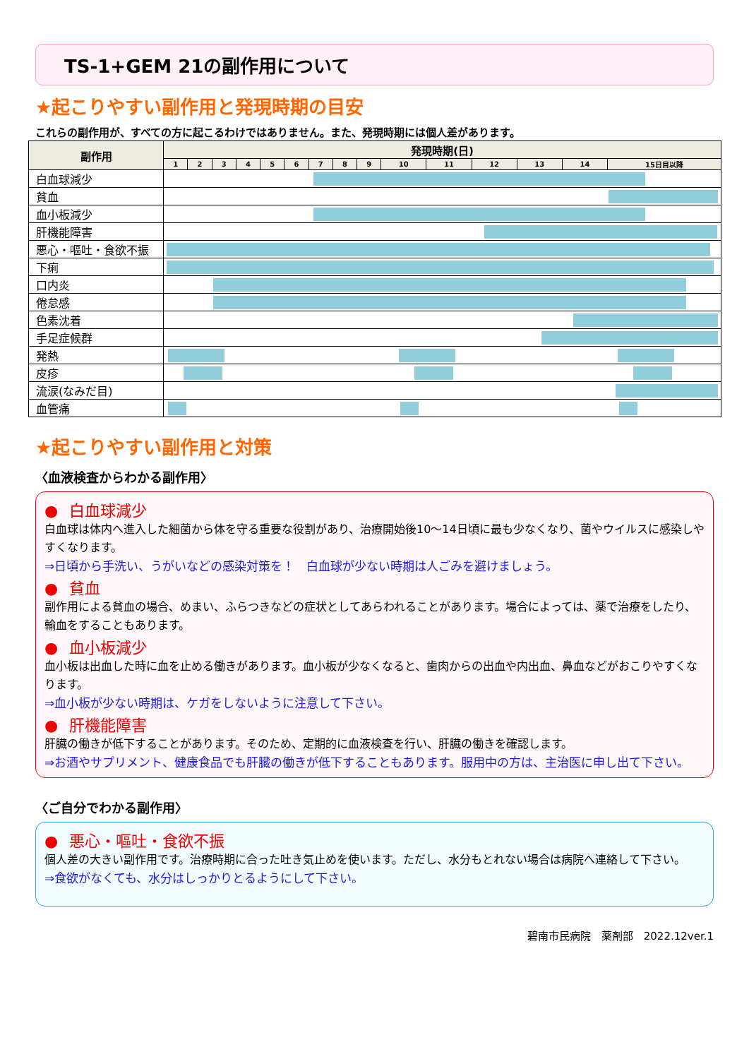TS-1+GEM 21の副作用について
★起こりやすい副作用と発現時期の目安
これらの副作用が、すべての方に起こるわけではありません。また、発現時期には個人差があります。
| 副作用 | 発現時期(日) | | | | | | | | | | | | | | |
| --- | --- | --- | --- | --- | --- | --- | --- | --- | --- | --- | --- | --- | --- | --- | --- |
| | 1 | 2 | 3 | 4 | 5 | 6 | 7 | 8 | 9 | 10 | 11 | 12 | 13 | 14 | 15日目以降 |
| 白血球減少 | | | | | | | | | | | | | | | |
| 貧血 | | | | | | | | | | | | | | | |
| 血小板減少 | | | | | | | | | | | | | | | |
| 肝機能障害 | | | | | | | | | | | | | | | |
| 悪心・嘔吐・食欲不振 | | | | | | | | | | | | | | | |
| 下痢 | | | | | | | | | | | | | | | |
| 口内炎 | | | | | | | | | | | | | | | |
| 倦怠感 | | | | | | | | | | | | | | | |
| 色素沈着 | | | | | | | | | | | | | | | |
| 手足症候群 | | | | | | | | | | | | | | | |
| 発熱 | | | | | | | | | | | | | | | |
| 皮疹 | | | | | | | | | | | | | | | |
| 流涙(なみだ目) | | | | | | | | | | | | | | | |
| 血管痛 | | | | | | | | | | | | | | | |
★起こりやすい副作用と対策
〈血液検査からわかる副作用〉
● 白血球減少
白血球は体内へ進入した細菌から体を守る重要な役割があり、治療開始後10～14日頃に最も少なくなり、菌やウイルスに感染しやすくなります。
⇒日頃から手洗い、うがいなどの感染対策を！　白血球が少ない時期は人ごみを避けましょう。
● 貧血
副作用による貧血の場合、めまい、ふらつきなどの症状としてあらわれることがあります。場合によっては、薬で治療をしたり、輸血をすることもあります。
● 血小板減少
血小板は出血した時に血を止める働きがあります。血小板が少なくなると、歯肉からの出血や内出血、鼻血などがおこりやすくなります。
⇒血小板が少ない時期は、ケガをしないように注意して下さい。
● 肝機能障害
肝臓の働きが低下することがあります。そのため、定期的に血液検査を行い、肝臓の働きを確認します。
⇒お酒やサプリメント、健康食品でも肝臓の働きが低下することもあります。服用中の方は、主治医に申し出て下さい。
〈ご自分でわかる副作用〉
● 悪心・嘔吐・食欲不振
個人差の大きい副作用です。治療時期に合った吐き気止めを使います。ただし、水分もとれない場合は病院へ連絡して下さい。
⇒食欲がなくても、水分はしっかりとるようにして下さい。
碧南市民病院　薬剤部　2022.12ver.1